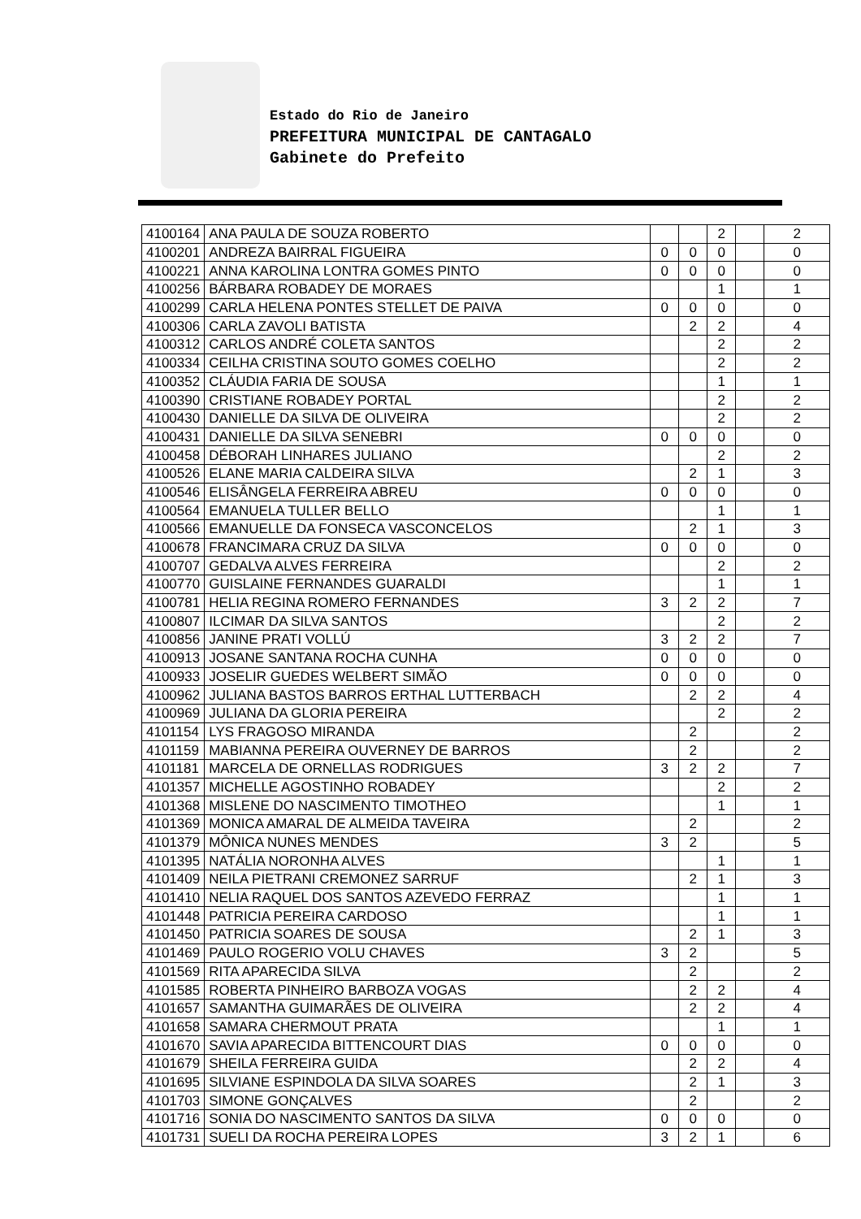Estado do Rio de Janeiro
PREFEITURA MUNICIPAL DE CANTAGALO
Gabinete do Prefeito
| 4100164 | ANA PAULA DE SOUZA ROBERTO | | | 2 | | 2 |
| 4100201 | ANDREZA BAIRRAL FIGUEIRA | 0 | 0 | 0 | | 0 |
| 4100221 | ANNA KAROLINA LONTRA GOMES PINTO | 0 | 0 | 0 | | 0 |
| 4100256 | BÁRBARA ROBADEY DE MORAES | | | 1 | | 1 |
| 4100299 | CARLA HELENA PONTES STELLET DE PAIVA | 0 | 0 | 0 | | 0 |
| 4100306 | CARLA ZAVOLI BATISTA | | 2 | 2 | | 4 |
| 4100312 | CARLOS ANDRÉ COLETA SANTOS | | | 2 | | 2 |
| 4100334 | CEILHA CRISTINA SOUTO GOMES COELHO | | | 2 | | 2 |
| 4100352 | CLÁUDIA FARIA DE SOUSA | | | 1 | | 1 |
| 4100390 | CRISTIANE ROBADEY PORTAL | | | 2 | | 2 |
| 4100430 | DANIELLE DA SILVA DE OLIVEIRA | | | 2 | | 2 |
| 4100431 | DANIELLE DA SILVA SENEBRI | 0 | 0 | 0 | | 0 |
| 4100458 | DÉBORAH LINHARES JULIANO | | | 2 | | 2 |
| 4100526 | ELANE MARIA CALDEIRA SILVA | | 2 | 1 | | 3 |
| 4100546 | ELISÂNGELA FERREIRA ABREU | 0 | 0 | 0 | | 0 |
| 4100564 | EMANUELA TULLER BELLO | | | 1 | | 1 |
| 4100566 | EMANUELLE DA FONSECA VASCONCELOS | | 2 | 1 | | 3 |
| 4100678 | FRANCIMARA CRUZ DA SILVA | 0 | 0 | 0 | | 0 |
| 4100707 | GEDALVA ALVES FERREIRA | | | 2 | | 2 |
| 4100770 | GUISLAINE FERNANDES GUARALDI | | | 1 | | 1 |
| 4100781 | HELIA REGINA ROMERO FERNANDES | 3 | 2 | 2 | | 7 |
| 4100807 | ILCIMAR DA SILVA SANTOS | | | 2 | | 2 |
| 4100856 | JANINE PRATI VOLLÚ | 3 | 2 | 2 | | 7 |
| 4100913 | JOSANE SANTANA ROCHA CUNHA | 0 | 0 | 0 | | 0 |
| 4100933 | JOSELIR GUEDES WELBERT SIMÃO | 0 | 0 | 0 | | 0 |
| 4100962 | JULIANA BASTOS BARROS ERTHAL LUTTERBACH | | 2 | 2 | | 4 |
| 4100969 | JULIANA DA GLORIA PEREIRA | | | 2 | | 2 |
| 4101154 | LYS FRAGOSO MIRANDA | | 2 | | | 2 |
| 4101159 | MABIANNA PEREIRA OUVERNEY DE BARROS | | 2 | | | 2 |
| 4101181 | MARCELA DE ORNELLAS RODRIGUES | 3 | 2 | 2 | | 7 |
| 4101357 | MICHELLE AGOSTINHO ROBADEY | | | 2 | | 2 |
| 4101368 | MISLENE DO NASCIMENTO TIMOTHEO | | | 1 | | 1 |
| 4101369 | MONICA AMARAL DE ALMEIDA TAVEIRA | | 2 | | | 2 |
| 4101379 | MÔNICA NUNES MENDES | 3 | 2 | | | 5 |
| 4101395 | NATÁLIA NORONHA ALVES | | | 1 | | 1 |
| 4101409 | NEILA PIETRANI CREMONEZ SARRUF | | 2 | 1 | | 3 |
| 4101410 | NELIA RAQUEL DOS SANTOS AZEVEDO FERRAZ | | | 1 | | 1 |
| 4101448 | PATRICIA PEREIRA CARDOSO | | | 1 | | 1 |
| 4101450 | PATRICIA SOARES DE SOUSA | | 2 | 1 | | 3 |
| 4101469 | PAULO ROGERIO VOLU CHAVES | 3 | 2 | | | 5 |
| 4101569 | RITA APARECIDA SILVA | | 2 | | | 2 |
| 4101585 | ROBERTA PINHEIRO BARBOZA VOGAS | | 2 | 2 | | 4 |
| 4101657 | SAMANTHA GUIMARÃES DE OLIVEIRA | | 2 | 2 | | 4 |
| 4101658 | SAMARA CHERMOUT PRATA | | | 1 | | 1 |
| 4101670 | SAVIA APARECIDA BITTENCOURT DIAS | 0 | 0 | 0 | | 0 |
| 4101679 | SHEILA FERREIRA GUIDA | | 2 | 2 | | 4 |
| 4101695 | SILVIANE ESPINDOLA DA SILVA SOARES | | 2 | 1 | | 3 |
| 4101703 | SIMONE GONÇALVES | | 2 | | | 2 |
| 4101716 | SONIA DO NASCIMENTO SANTOS DA SILVA | 0 | 0 | 0 | | 0 |
| 4101731 | SUELI DA ROCHA PEREIRA LOPES | 3 | 2 | 1 | | 6 |